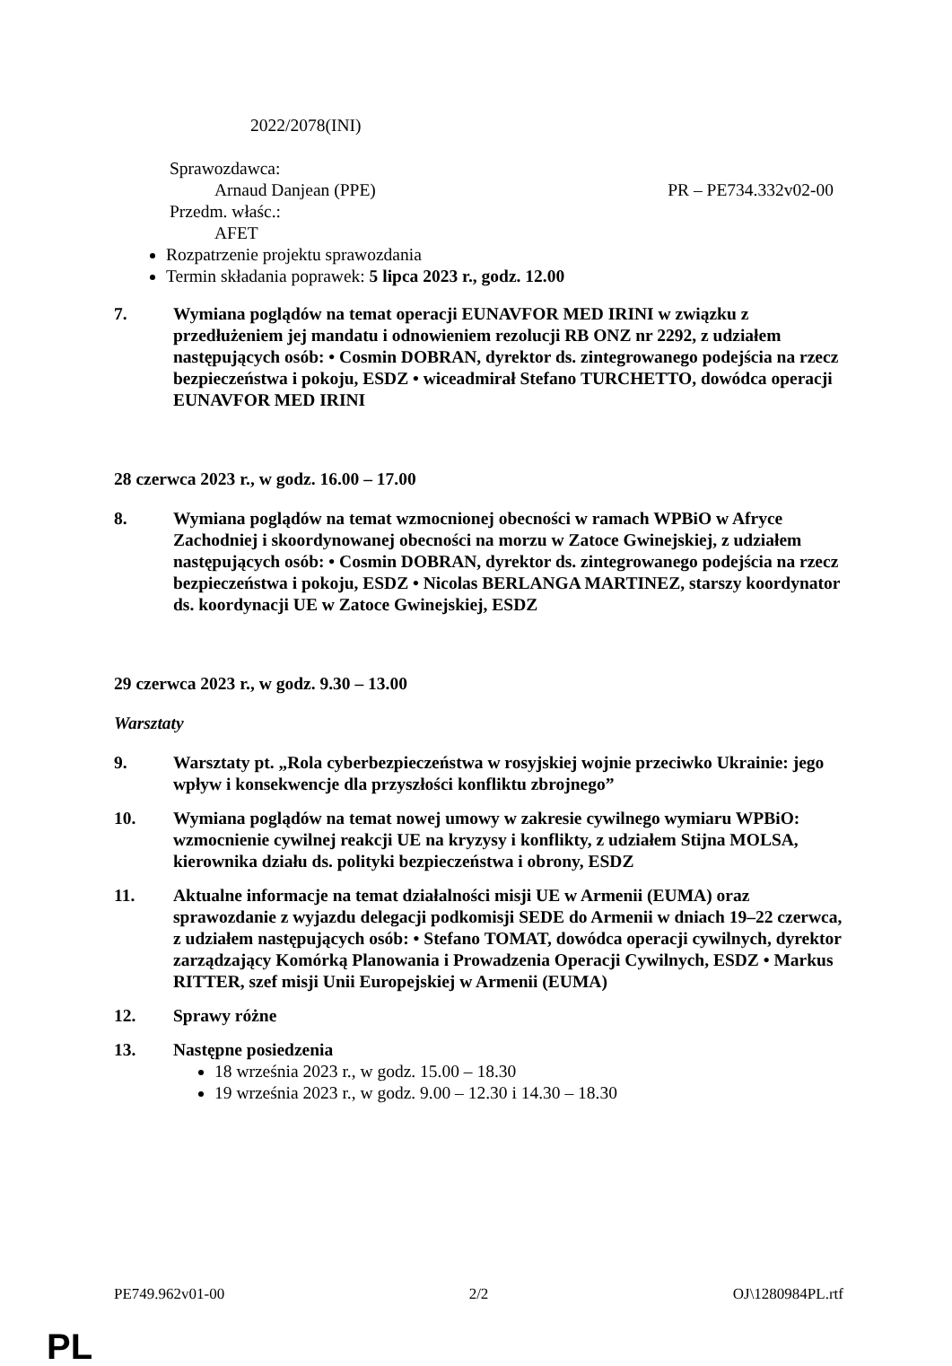2022/2078(INI)
Sprawozdawca:
Arnaud Danjean (PPE) PR – PE734.332v02-00
Przedm. właśc.:
AFET
Rozpatrzenie projektu sprawozdania
Termin składania poprawek: 5 lipca 2023 r., godz. 12.00
7. Wymiana poglądów na temat operacji EUNAVFOR MED IRINI w związku z przedłużeniem jej mandatu i odnowieniem rezolucji RB ONZ nr 2292, z udziałem następujących osób: • Cosmin DOBRAN, dyrektor ds. zintegrowanego podejścia na rzecz bezpieczeństwa i pokoju, ESDZ • wiceadmirał Stefano TURCHETTO, dowódca operacji EUNAVFOR MED IRINI
28 czerwca 2023 r., w godz. 16.00 – 17.00
8. Wymiana poglądów na temat wzmocnionej obecności w ramach WPBiO w Afryce Zachodniej i skoordynowanej obecności na morzu w Zatoce Gwinejskiej, z udziałem następujących osób: • Cosmin DOBRAN, dyrektor ds. zintegrowanego podejścia na rzecz bezpieczeństwa i pokoju, ESDZ • Nicolas BERLANGA MARTINEZ, starszy koordynator ds. koordynacji UE w Zatoce Gwinejskiej, ESDZ
29 czerwca 2023 r., w godz. 9.30 – 13.00
Warsztaty
9. Warsztaty pt. „Rola cyberbezpieczeństwa w rosyjskiej wojnie przeciwko Ukrainie: jego wpływ i konsekwencje dla przyszłości konfliktu zbrojnego”
10. Wymiana poglądów na temat nowej umowy w zakresie cywilnego wymiaru WPBiO: wzmocnienie cywilnej reakcji UE na kryzysy i konflikty, z udziałem Stijna MOLSA, kierownika działu ds. polityki bezpieczeństwa i obrony, ESDZ
11. Aktualne informacje na temat działalności misji UE w Armenii (EUMA) oraz sprawozdanie z wyjazdu delegacji podkomisji SEDE do Armenii w dniach 19–22 czerwca, z udziałem następujących osób: • Stefano TOMAT, dowódca operacji cywilnych, dyrektor zarządzający Komórką Planowania i Prowadzenia Operacji Cywilnych, ESDZ • Markus RITTER, szef misji Unii Europejskiej w Armenii (EUMA)
12. Sprawy różne
13. Następne posiedzenia
18 września 2023 r., w godz. 15.00 – 18.30
19 września 2023 r., w godz. 9.00 – 12.30 i 14.30 – 18.30
PE749.962v01-00 2/2 OJ\1280984PL.rtf
PL